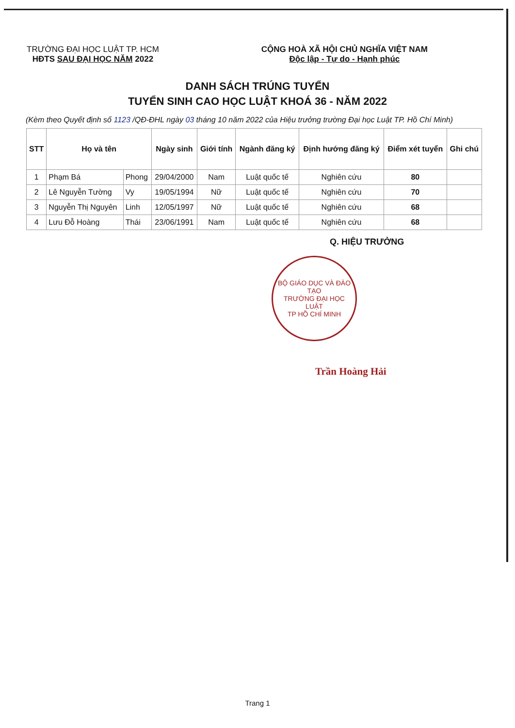TRƯỜNG ĐẠI HỌC LUẬT TP. HCM
HĐTS SAU ĐẠI HỌC NĂM 2022
CỘNG HOÀ XÃ HỘI CHỦ NGHĨA VIỆT NAM
Độc lập - Tự do - Hạnh phúc
DANH SÁCH TRÚNG TUYỂN
TUYỂN SINH CAO HỌC LUẬT KHOÁ 36 - NĂM 2022
(Kèm theo Quyết định số 1123 /QĐ-ĐHL ngày 03 tháng 10 năm 2022 của Hiệu trưởng trường Đại học Luật TP. Hồ Chí Minh)
| STT | Họ và tên | | Ngày sinh | Giới tính | Ngành đăng ký | Định hướng đăng ký | Điểm xét tuyển | Ghi chú |
| --- | --- | --- | --- | --- | --- | --- | --- | --- |
| 1 | Phạm Bá | Phong | 29/04/2000 | Nam | Luật quốc tế | Nghiên cứu | 80 | |
| 2 | Lê Nguyễn Tường | Vy | 19/05/1994 | Nữ | Luật quốc tế | Nghiên cứu | 70 | |
| 3 | Nguyễn Thị Nguyên | Linh | 12/05/1997 | Nữ | Luật quốc tế | Nghiên cứu | 68 | |
| 4 | Lưu Đỗ Hoàng | Thái | 23/06/1991 | Nam | Luật quốc tế | Nghiên cứu | 68 | |
Q. HIỆU TRƯỞNG
BỘ GIÁO DỤC VÀ ĐÀO TẠO
TRƯỜNG ĐẠI HỌC
LUẬT
TP HỒ CHÍ MINH
Trần Hoàng Hải
Trang 1